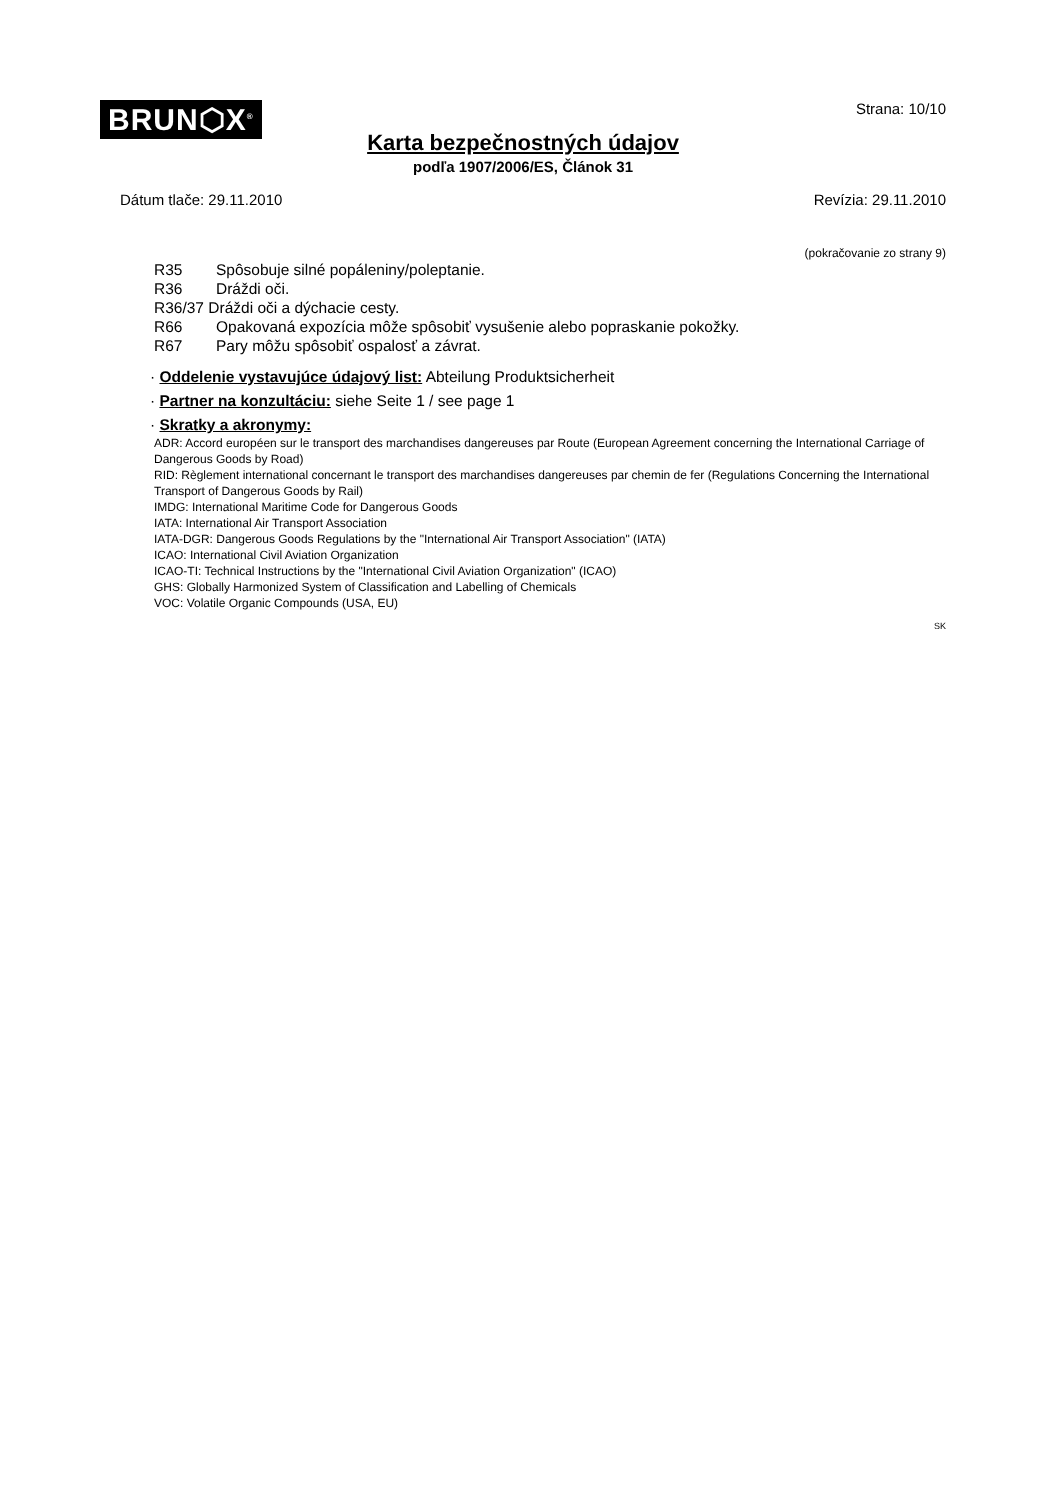BRUN⬡X<sup>®</sup>
Strana: 10/10
Karta bezpečnostných údajov
podľa 1907/2006/ES, Článok 31
Dátum tlače: 29.11.2010 Revízia: 29.11.2010
(pokračovanie zo strany 9)
R35 Spôsobuje silné popáleniny/poleptanie.
R36 Dráždi oči.
R36/37 Dráždi oči a dýchacie cesty.
R66 Opakovaná expozícia môže spôsobiť vysušenie alebo popraskanie pokožky.
R67 Pary môžu spôsobiť ospalosť a závrat.
· Oddelenie vystavujúce údajový list: Abteilung Produktsicherheit
· Partner na konzultáciu: siehe Seite 1 / see page 1
· Skratky a akronymy:
ADR: Accord européen sur le transport des marchandises dangereuses par Route (European Agreement concerning the International Carriage of Dangerous Goods by Road)
RID: Règlement international concernant le transport des marchandises dangereuses par chemin de fer (Regulations Concerning the International Transport of Dangerous Goods by Rail)
IMDG: International Maritime Code for Dangerous Goods
IATA: International Air Transport Association
IATA-DGR: Dangerous Goods Regulations by the "International Air Transport Association" (IATA)
ICAO: International Civil Aviation Organization
ICAO-TI: Technical Instructions by the "International Civil Aviation Organization" (ICAO)
GHS: Globally Harmonized System of Classification and Labelling of Chemicals
VOC: Volatile Organic Compounds (USA, EU)
SK